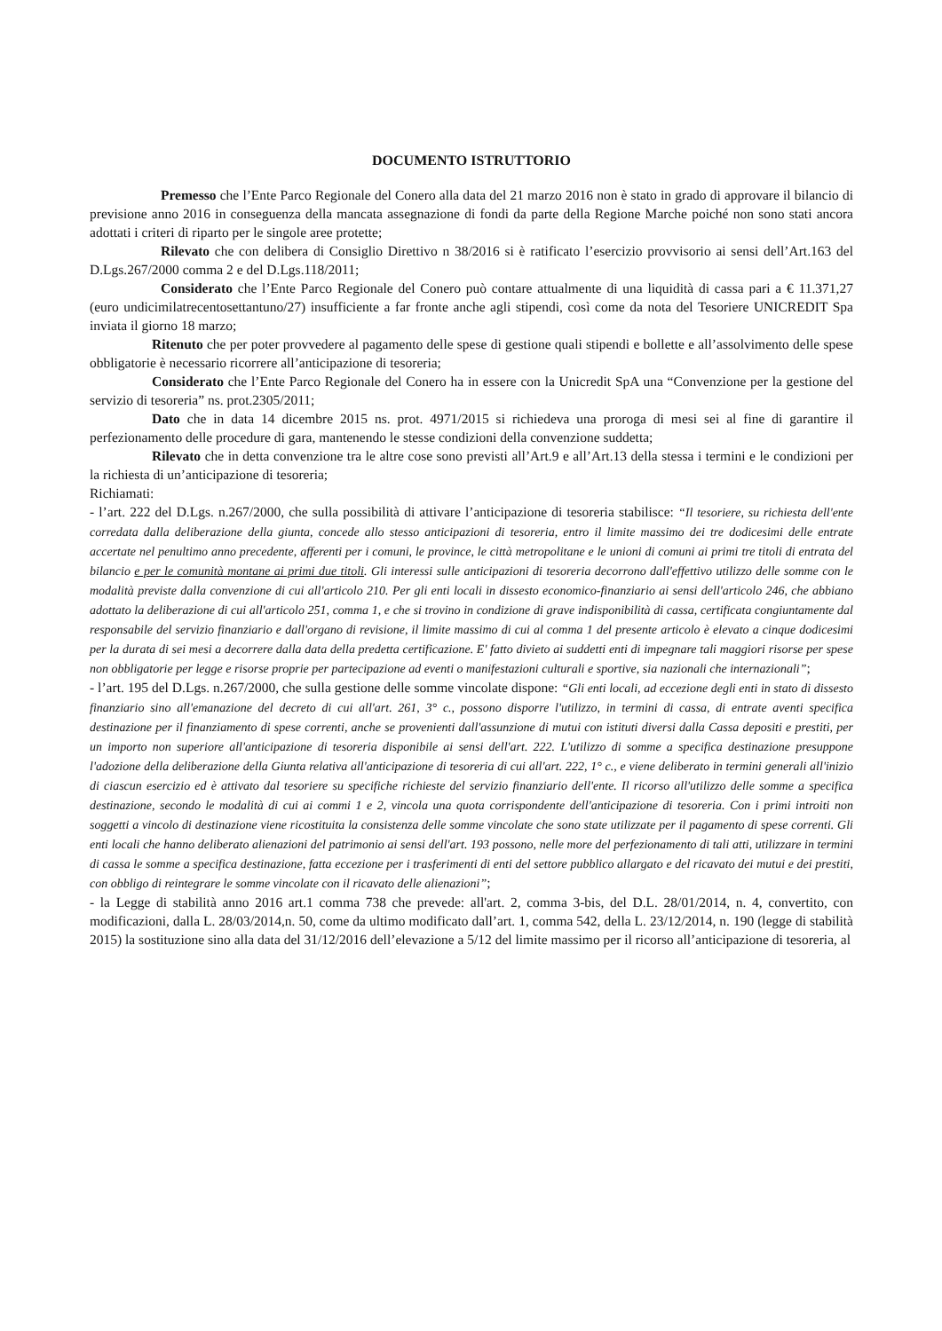DOCUMENTO ISTRUTTORIO
Premesso che l’Ente Parco Regionale del Conero alla data del 21 marzo 2016 non è stato in grado di approvare il bilancio di previsione anno 2016 in conseguenza della mancata assegnazione di fondi da parte della Regione Marche poiché non sono stati ancora adottati i criteri di riparto per le singole aree protette;
Rilevato che con delibera di Consiglio Direttivo n 38/2016 si è ratificato l’esercizio provvisorio ai sensi dell’Art.163 del D.Lgs.267/2000 comma 2 e del D.Lgs.118/2011;
Considerato che l’Ente Parco Regionale del Conero può contare attualmente di una liquidità di cassa pari a € 11.371,27 (euro undicimilatrecentosettantuno/27) insufficiente a far fronte anche agli stipendi, così come da nota del Tesoriere UNICREDIT Spa inviata il giorno 18 marzo;
Ritenuto che per poter provvedere al pagamento delle spese di gestione quali stipendi e bollette e all’assolvimento delle spese obbligatorie è necessario ricorrere all’anticipazione di tesoreria;
Considerato che l’Ente Parco Regionale del Conero ha in essere con la Unicredit SpA una “Convenzione per la gestione del servizio di tesoreria” ns. prot.2305/2011;
Dato che in data 14 dicembre 2015 ns. prot. 4971/2015 si richiedeva una proroga di mesi sei al fine di garantire il perfezionamento delle procedure di gara, mantenendo le stesse condizioni della convenzione suddetta;
Rilevato che in detta convenzione tra le altre cose sono previsti all’Art.9 e all’Art.13 della stessa i termini e le condizioni per la richiesta di un’anticipazione di tesoreria;
Richiamati:
- l’art. 222 del D.Lgs. n.267/2000, che sulla possibilità di attivare l’anticipazione di tesoreria stabilisce: “Il tesoriere, su richiesta dell'ente corredata dalla deliberazione della giunta, concede allo stesso anticipazioni di tesoreria, entro il limite massimo dei tre dodicesimi delle entrate accertate nel penultimo anno precedente, afferenti per i comuni, le province, le città metropolitane e le unioni di comuni ai primi tre titoli di entrata del bilancio e per le comunità montane ai primi due titoli. Gli interessi sulle anticipazioni di tesoreria decorrono dall'effettivo utilizzo delle somme con le modalità previste dalla convenzione di cui all'articolo 210. Per gli enti locali in dissesto economico-finanziario ai sensi dell'articolo 246, che abbiano adottato la deliberazione di cui all'articolo 251, comma 1, e che si trovino in condizione di grave indisponibilità di cassa, certificata congiuntamente dal responsabile del servizio finanziario e dall'organo di revisione, il limite massimo di cui al comma 1 del presente articolo è elevato a cinque dodicesimi per la durata di sei mesi a decorrere dalla data della predetta certificazione. E' fatto divieto ai suddetti enti di impegnare tali maggiori risorse per spese non obbligatorie per legge e risorse proprie per partecipazione ad eventi o manifestazioni culturali e sportive, sia nazionali che internazionali”;
- l’art. 195 del D.Lgs. n.267/2000, che sulla gestione delle somme vincolate dispone: “Gli enti locali, ad eccezione degli enti in stato di dissesto finanziario sino all'emanazione del decreto di cui all'art. 261, 3° c., possono disporre l'utilizzo, in termini di cassa, di entrate aventi specifica destinazione per il finanziamento di spese correnti, anche se provenienti dall'assunzione di mutui con istituti diversi dalla Cassa depositi e prestiti, per un importo non superiore all'anticipazione di tesoreria disponibile ai sensi dell'art. 222. L'utilizzo di somme a specifica destinazione presuppone l'adozione della deliberazione della Giunta relativa all'anticipazione di tesoreria di cui all'art. 222, 1° c., e viene deliberato in termini generali all'inizio di ciascun esercizio ed è attivato dal tesoriere su specifiche richieste del servizio finanziario dell'ente. Il ricorso all'utilizzo delle somme a specifica destinazione, secondo le modalità di cui ai commi 1 e 2, vincola una quota corrispondente dell'anticipazione di tesoreria. Con i primi introiti non soggetti a vincolo di destinazione viene ricostituita la consistenza delle somme vincolate che sono state utilizzate per il pagamento di spese correnti. Gli enti locali che hanno deliberato alienazioni del patrimonio ai sensi dell'art. 193 possono, nelle more del perfezionamento di tali atti, utilizzare in termini di cassa le somme a specifica destinazione, fatta eccezione per i trasferimenti di enti del settore pubblico allargato e del ricavato dei mutui e dei prestiti, con obbligo di reintegrare le somme vincolate con il ricavato delle alienazioni”;
- la Legge di stabilità anno 2016 art.1 comma 738 che prevede: all'art. 2, comma 3-bis, del D.L. 28/01/2014, n. 4, convertito, con modificazioni, dalla L. 28/03/2014,n. 50, come da ultimo modificato dall’art. 1, comma 542, della L. 23/12/2014, n. 190 (legge di stabilità 2015) la sostituzione sino alla data del 31/12/2016 dell’elevazione a 5/12 del limite massimo per il ricorso all’anticipazione di tesoreria, al